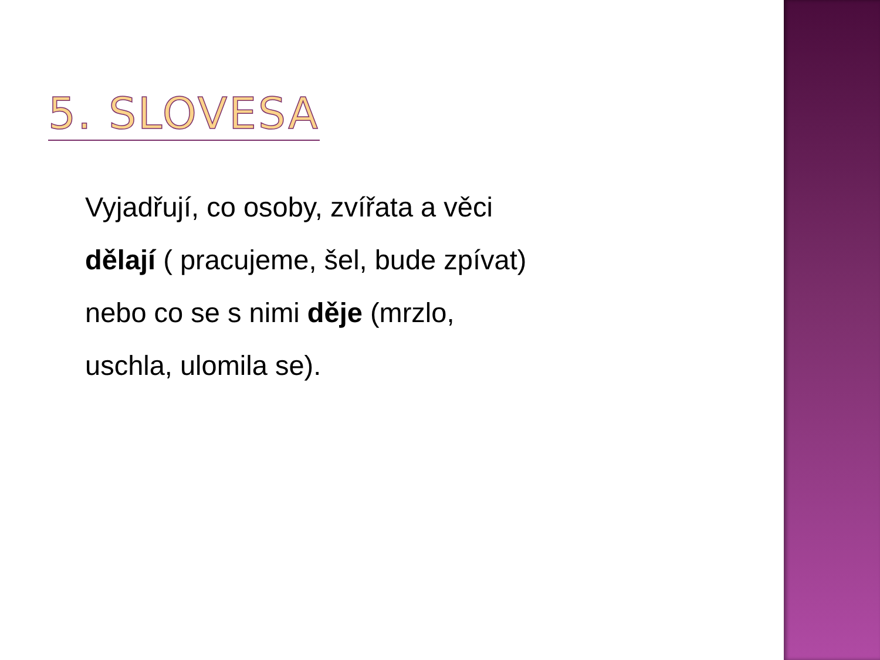5. SLOVESA
Vyjadřují, co osoby, zvířata a věci
dělají ( pracujeme, šel, bude zpívat)
nebo co se s nimi děje (mrzlo,
uschla, ulomila se).